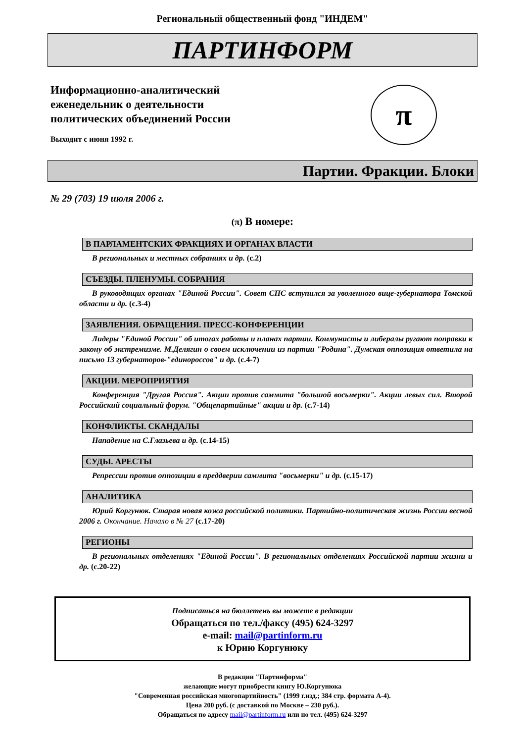Региональный общественный фонд "ИНДЕМ"
ПАРТИНФОРМ
Информационно-аналитический
еженедельник о деятельности
политических объединений России
Выходит с июня 1992 г.
π
Партии. Фракции. Блоки
№ 29 (703) 19 июля 2006 г.
(π) В номере:
В ПАРЛАМЕНТСКИХ ФРАКЦИЯХ И ОРГАНАХ ВЛАСТИ
В региональных и местных собраниях и др. (с.2)
СЪЕЗДЫ. ПЛЕНУМЫ. СОБРАНИЯ
В руководящих органах "Единой России". Совет СПС вступился за уволенного вице-губернатора Томской области и др. (с.3-4)
ЗАЯВЛЕНИЯ. ОБРАЩЕНИЯ. ПРЕСС-КОНФЕРЕНЦИИ
Лидеры "Единой России" об итогах работы и планах партии. Коммунисты и либералы ругают поправки к закону об экстремизме. М.Делягин о своем исключении из партии "Родина". Думская оппозиция ответила на письмо 13 губернаторов-"единороссов" и др. (с.4-7)
АКЦИИ. МЕРОПРИЯТИЯ
Конференция "Другая Россия". Акции против саммита "большой восьмерки". Акции левых сил. Второй Российский социальный форум. "Общепартийные" акции и др. (с.7-14)
КОНФЛИКТЫ. СКАНДАЛЫ
Нападение на С.Глазьева и др. (с.14-15)
СУДЫ. АРЕСТЫ
Репрессии против оппозиции в преддверии саммита "восьмерки" и др. (с.15-17)
АНАЛИТИКА
Юрий Коргунюк. Старая новая кожа российской политики. Партийно-политическая жизнь России весной 2006 г. Окончание. Начало в № 27 (с.17-20)
РЕГИОНЫ
В региональных отделениях "Единой России". В региональных отделениях Российской партии жизни и др. (с.20-22)
Подписаться на бюллетень вы можете в редакции
Обращаться по тел./факсу (495) 624-3297
e-mail: mail@partinform.ru
к Юрию Коргунюку
В редакции "Партинформа"
желающие могут приобрести книгу Ю.Коргунюка
"Современная российская многопартийность" (1999 г.изд.; 384 стр. формата А-4).
Цена 200 руб. (с доставкой по Москве – 230 руб.).
Обращаться по адресу mail@partinform.ru или по тел. (495) 624-3297